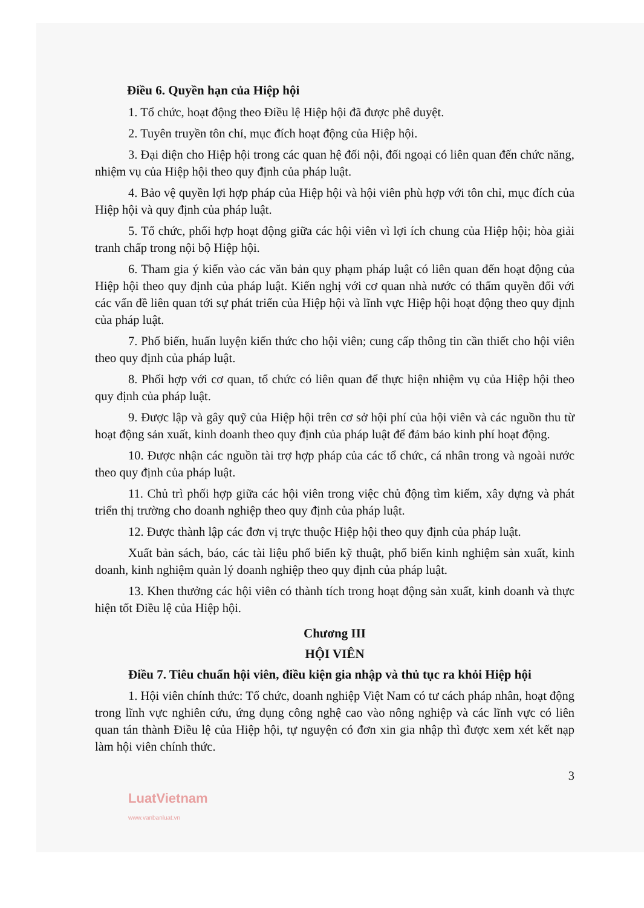Điều 6. Quyền hạn của Hiệp hội
1. Tổ chức, hoạt động theo Điều lệ Hiệp hội đã được phê duyệt.
2. Tuyên truyền tôn chỉ, mục đích hoạt động của Hiệp hội.
3. Đại diện cho Hiệp hội trong các quan hệ đối nội, đối ngoại có liên quan đến chức năng, nhiệm vụ của Hiệp hội theo quy định của pháp luật.
4. Bảo vệ quyền lợi hợp pháp của Hiệp hội và hội viên phù hợp với tôn chỉ, mục đích của Hiệp hội và quy định của pháp luật.
5. Tổ chức, phối hợp hoạt động giữa các hội viên vì lợi ích chung của Hiệp hội; hòa giải tranh chấp trong nội bộ Hiệp hội.
6. Tham gia ý kiến vào các văn bản quy phạm pháp luật có liên quan đến hoạt động của Hiệp hội theo quy định của pháp luật. Kiến nghị với cơ quan nhà nước có thẩm quyền đối với các vấn đề liên quan tới sự phát triển của Hiệp hội và lĩnh vực Hiệp hội hoạt động theo quy định của pháp luật.
7. Phổ biến, huấn luyện kiến thức cho hội viên; cung cấp thông tin cần thiết cho hội viên theo quy định của pháp luật.
8. Phối hợp với cơ quan, tổ chức có liên quan để thực hiện nhiệm vụ của Hiệp hội theo quy định của pháp luật.
9. Được lập và gây quỹ của Hiệp hội trên cơ sở hội phí của hội viên và các nguồn thu từ hoạt động sản xuất, kinh doanh theo quy định của pháp luật để đảm bảo kinh phí hoạt động.
10. Được nhận các nguồn tài trợ hợp pháp của các tổ chức, cá nhân trong và ngoài nước theo quy định của pháp luật.
11. Chủ trì phối hợp giữa các hội viên trong việc chủ động tìm kiếm, xây dựng và phát triển thị trường cho doanh nghiệp theo quy định của pháp luật.
12. Được thành lập các đơn vị trực thuộc Hiệp hội theo quy định của pháp luật.
Xuất bản sách, báo, các tài liệu phổ biến kỹ thuật, phổ biến kinh nghiệm sản xuất, kinh doanh, kinh nghiệm quản lý doanh nghiệp theo quy định của pháp luật.
13. Khen thưởng các hội viên có thành tích trong hoạt động sản xuất, kinh doanh và thực hiện tốt Điều lệ của Hiệp hội.
Chương III
HỘI VIÊN
Điều 7. Tiêu chuẩn hội viên, điều kiện gia nhập và thủ tục ra khỏi Hiệp hội
1. Hội viên chính thức: Tổ chức, doanh nghiệp Việt Nam có tư cách pháp nhân, hoạt động trong lĩnh vực nghiên cứu, ứng dụng công nghệ cao vào nông nghiệp và các lĩnh vực có liên quan tán thành Điều lệ của Hiệp hội, tự nguyện có đơn xin gia nhập thì được xem xét kết nạp làm hội viên chính thức.
3
LuatVietnam
www.vanbanluat.vn